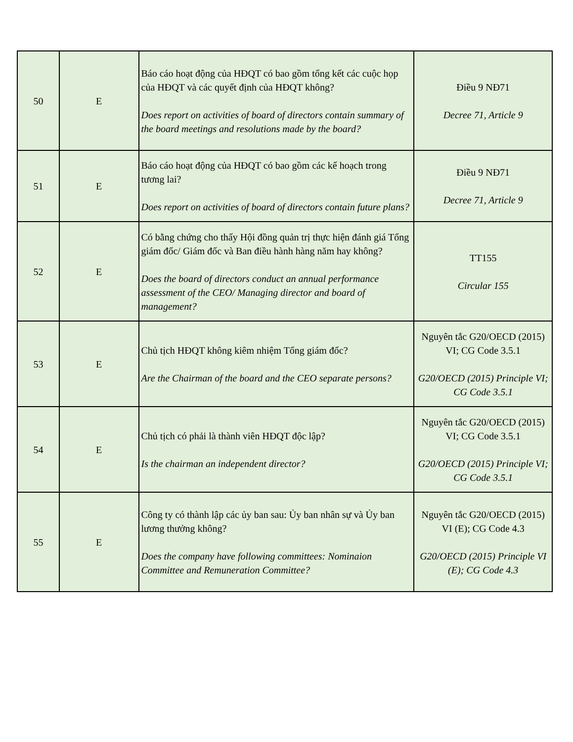| 50 | E | Báo cáo hoạt động của HĐQT có bao gồm tổng kết các cuộc họp của HĐQT và các quyết định của HĐQT không? Does report on activities of board of directors contain summary of the board meetings and resolutions made by the board? | Điều 9 NĐ71 Decree 71, Article 9 |
| 51 | E | Báo cáo hoạt động của HĐQT có bao gồm các kế hoạch trong tương lai? Does report on activities of board of directors contain future plans? | Điều 9 NĐ71 Decree 71, Article 9 |
| 52 | E | Có bằng chứng cho thấy Hội đồng quản trị thực hiện đánh giá Tổng giám đốc/ Giám đốc và Ban điều hành hàng năm hay không? Does the board of directors conduct an annual performance assessment of the CEO/ Managing director and board of management? | TT155 Circular 155 |
| 53 | E | Chủ tịch HĐQT không kiêm nhiệm Tổng giám đốc? Are the Chairman of the board and the CEO separate persons? | Nguyên tắc G20/OECD (2015) VI; CG Code 3.5.1 G20/OECD (2015) Principle VI; CG Code 3.5.1 |
| 54 | E | Chủ tịch có phải là thành viên HĐQT độc lập? Is the chairman an independent director? | Nguyên tắc G20/OECD (2015) VI; CG Code 3.5.1 G20/OECD (2015) Principle VI; CG Code 3.5.1 |
| 55 | E | Công ty có thành lập các ủy ban sau: Ủy ban nhân sự và Ủy ban lương thưởng không? Does the company have following committees: Nominaion Committee and Remuneration Committee? | Nguyên tắc G20/OECD (2015) VI (E); CG Code 4.3 G20/OECD (2015) Principle VI (E); CG Code 4.3 |